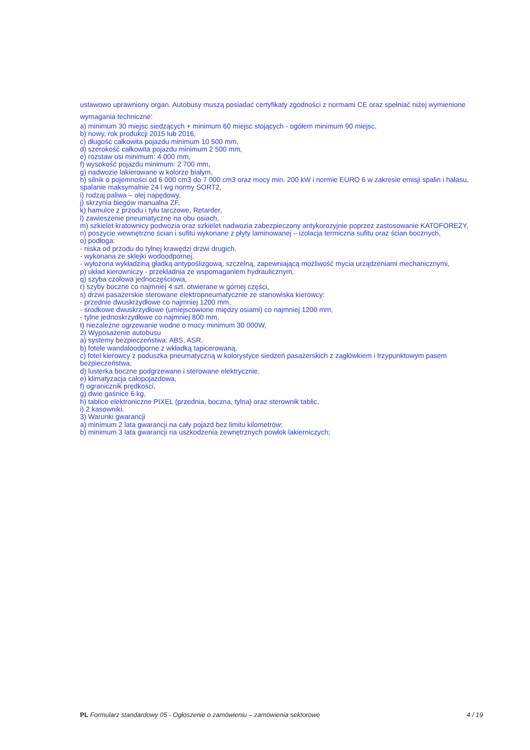ustawowo uprawniony organ. Autobusy muszą posiadać certyfikaty zgodności z normami CE oraz spełniać niżej wymienione wymagania techniczne:
a) minimum 30 miejsc siedzących + minimum 60 miejsc stojących - ogółem minimum 90 miejsc,
b) nowy, rok produkcji 2015 lub 2016,
c) długość całkowita pojazdu minimum 10 500 mm,
d) szerokość całkowita pojazdu minimum 2 500 mm,
e) rozstaw osi minimum: 4 000 mm,
f) wysokość pojazdu minimum: 2 700 mm,
g) nadwozie lakierowane w kolorze białym,
h) silnik o pojemności od 6 000 cm3 do 7 000 cm3 oraz mocy min. 200 kW i normie EURO 6 w zakresie emisji spalin i hałasu, spalanie maksymalnie 24 l wg normy SORT2,
i) rodzaj paliwa – olej napędowy,
j) skrzynia biegów manualna ZF,
k) hamulce z przodu i tyłu tarczowe, Retarder,
l) zawieszenie pneumatyczne na obu osiach,
m) szkielet kratownicy podwozia oraz szkielet nadwozia zabezpieczony antykorozyjnie poprzez zastosowanie KATOFOREZY,
n) poszycie wewnętrzne ścian i sufitu wykonane z płyty laminowanej – izolacja termiczna sufitu oraz ścian bocznych,
o) podłoga:
- niska od przodu do tylnej krawędzi drzwi drugich,
- wykonana ze sklejki wodoodpornej,
- wyłożona wykładziną gładką antypoślizgową, szczelną, zapewniającą możliwość mycia urządzeniami mechanicznymi,
p) układ kierowniczy - przekładnia ze wspomaganiem hydraulicznym,
q) szyba czołowa jednoczęściowa,
r) szyby boczne co najmniej 4 szt. otwierane w górnej części,
s) drzwi pasażerskie sterowane elektropneumatycznie ze stanowiska kierowcy:
- przednie dwuskrzydłowe co najmniej 1200 mm,
- środkowe dwuskrzydłowe (umiejscowione między osiami) co najmniej 1200 mm,
- tylne jednoskrzydłowe co najmniej 800 mm,
t) niezależne ogrzewanie wodne o mocy minimum 30 000W,
2) Wyposażenie autobusu
a) systemy bezpieczeństwa: ABS, ASR,
b) fotele wandaloodporne z wkładką tapicerowaną,
c) fotel kierowcy z poduszka pneumatyczną w kolorystyce siedzeń pasażerskich z zagłówkiem i trzypunktowym pasem bezpieczeństwa,
d) lusterka boczne podgrzewane i sterowane elektrycznie,
e) klimatyzacja całopojazdowa,
f) ogranicznik prędkości,
g) dwie gaśnice 6 kg,
h) tablice elektroniczne PIXEL (przednia, boczna, tylna) oraz sterownik tablic,
i) 2 kasowniki.
3) Warunki gwarancji
a) minimum 2 lata gwarancji na cały pojazd bez limitu kilometrów;
b) minimum 3 lata gwarancji na uszkodzenia zewnętrznych powłok lakierniczych;
PL Formularz standardowy 05 - Ogłoszenie o zamówieniu – zamówienia sektorowe 4 / 19